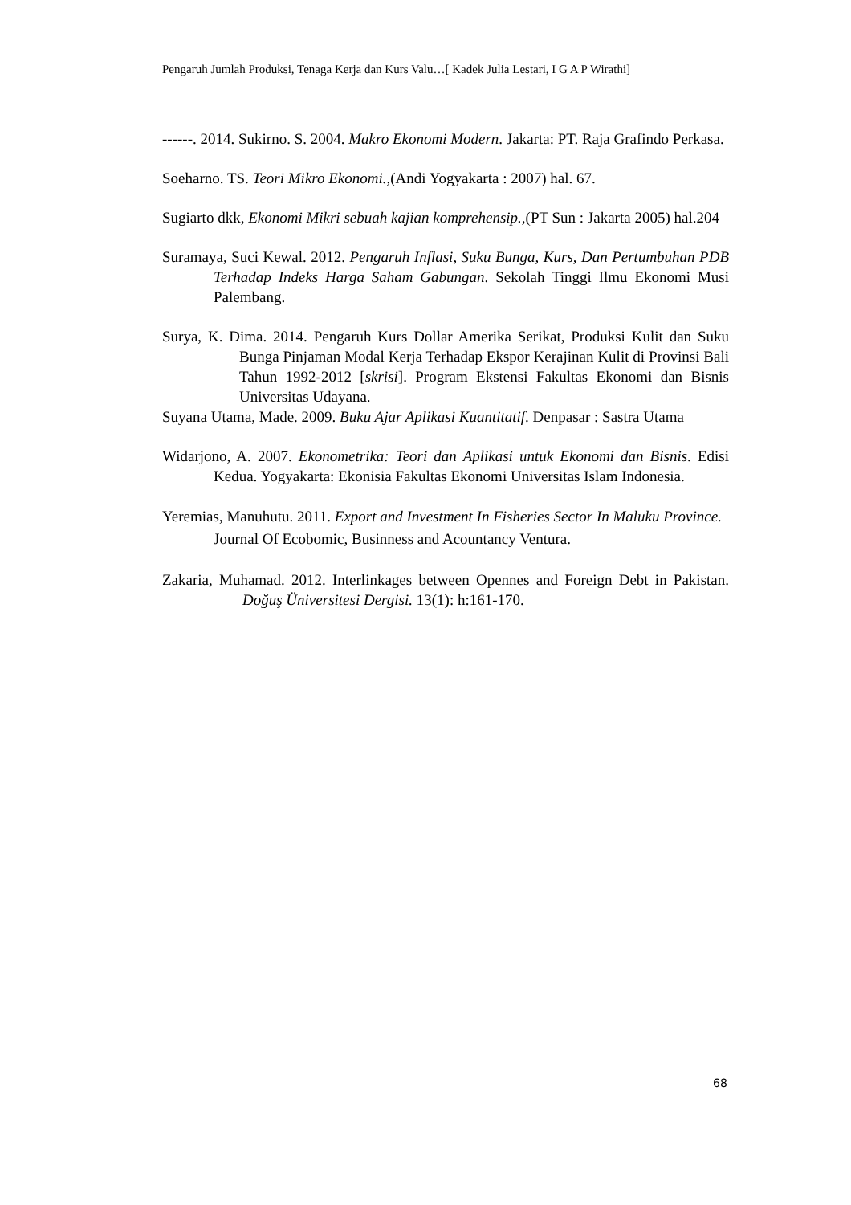Pengaruh Jumlah Produksi, Tenaga Kerja dan Kurs Valu…[ Kadek Julia Lestari, I G A P Wirathi]
------. 2014. Sukirno. S. 2004. Makro Ekonomi Modern. Jakarta: PT. Raja Grafindo Perkasa.
Soeharno. TS. Teori Mikro Ekonomi.,(Andi Yogyakarta : 2007) hal. 67.
Sugiarto dkk, Ekonomi Mikri sebuah kajian komprehensip.,(PT Sun : Jakarta 2005) hal.204
Suramaya, Suci Kewal. 2012. Pengaruh Inflasi, Suku Bunga, Kurs, Dan Pertumbuhan PDB Terhadap Indeks Harga Saham Gabungan. Sekolah Tinggi Ilmu Ekonomi Musi Palembang.
Surya, K. Dima. 2014. Pengaruh Kurs Dollar Amerika Serikat, Produksi Kulit dan Suku Bunga Pinjaman Modal Kerja Terhadap Ekspor Kerajinan Kulit di Provinsi Bali Tahun 1992-2012 [skrisi]. Program Ekstensi Fakultas Ekonomi dan Bisnis Universitas Udayana.
Suyana Utama, Made. 2009. Buku Ajar Aplikasi Kuantitatif. Denpasar : Sastra Utama
Widarjono, A. 2007. Ekonometrika: Teori dan Aplikasi untuk Ekonomi dan Bisnis. Edisi Kedua. Yogyakarta: Ekonisia Fakultas Ekonomi Universitas Islam Indonesia.
Yeremias, Manuhutu. 2011. Export and Investment In Fisheries Sector In Maluku Province. Journal Of Ecobomic, Businness and Acountancy Ventura.
Zakaria, Muhamad. 2012. Interlinkages between Opennes and Foreign Debt in Pakistan. Doğuş Üniversitesi Dergisi. 13(1): h:161-170.
68